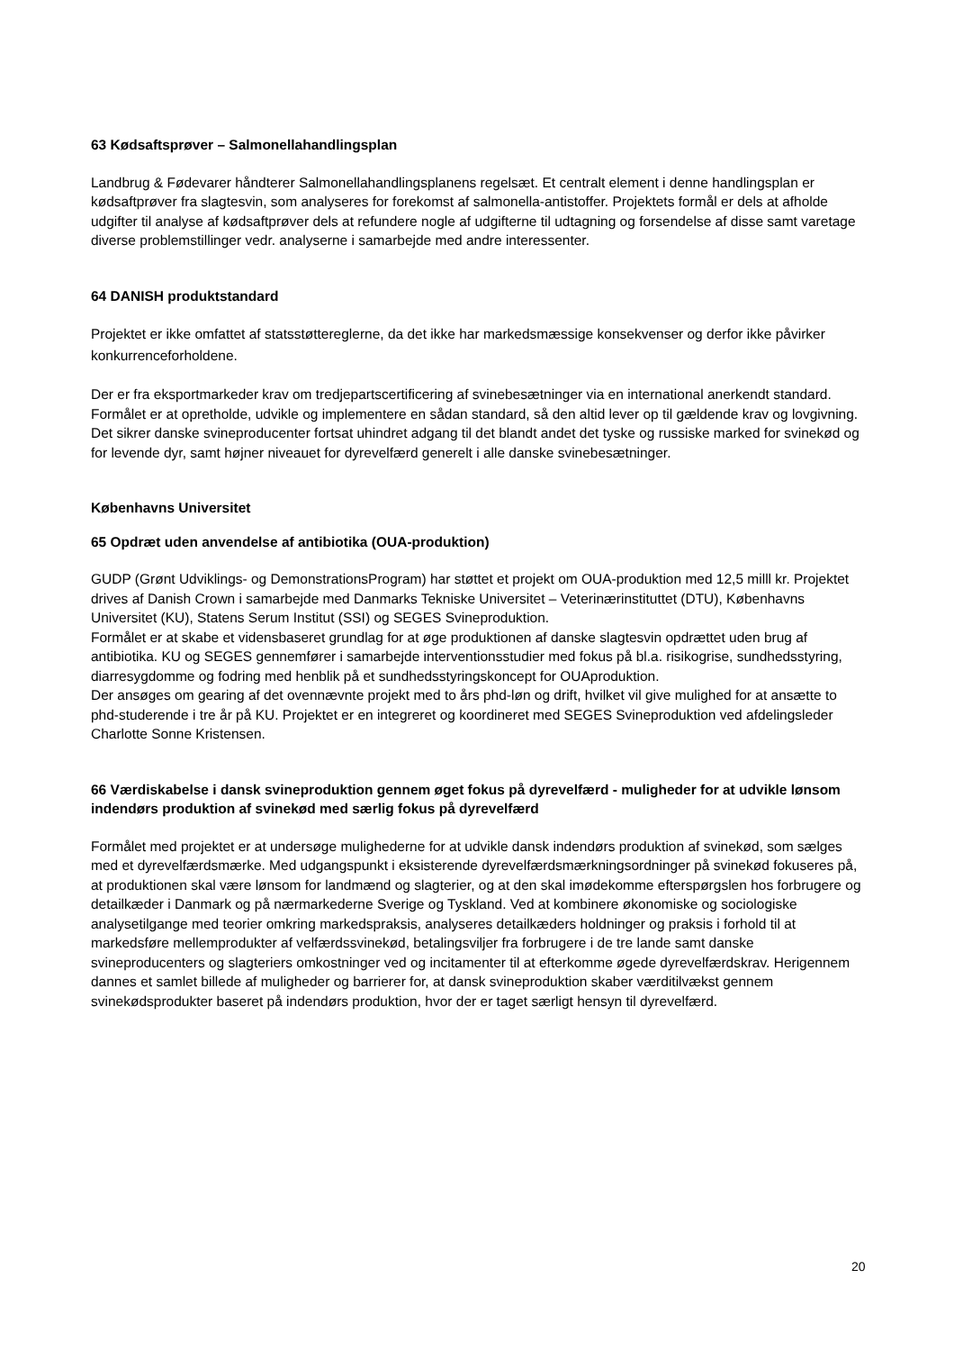63 Kødsaftsprøver – Salmonellahandlingsplan
Landbrug & Fødevarer håndterer Salmonellahandlingsplanens regelsæt. Et centralt element i denne handlingsplan er kødsaftprøver fra slagtesvin, som analyseres for forekomst af salmonella-antistoffer. Projektets formål er dels at afholde udgifter til analyse af kødsaftprøver dels at refundere nogle af udgifterne til udtagning og forsendelse af disse samt varetage diverse problemstillinger vedr. analyserne i samarbejde med andre interessenter.
64 DANISH produktstandard
Projektet er ikke omfattet af statsstøttereglerne, da det ikke har markedsmæssige konsekvenser og derfor ikke påvirker konkurrenceforholdene.
Der er fra eksportmarkeder krav om tredjepartscertificering af svinebesætninger via en international anerkendt standard. Formålet er at opretholde, udvikle og implementere en sådan standard, så den altid lever op til gældende krav og lovgivning. Det sikrer danske svineproducenter fortsat uhindret adgang til det blandt andet det tyske og russiske marked for svinekød og for levende dyr, samt højner niveauet for dyrevelfærd generelt i alle danske svinebesætninger.
Københavns Universitet
65 Opdræt uden anvendelse af antibiotika (OUA-produktion)
GUDP (Grønt Udviklings- og DemonstrationsProgram) har støttet et projekt om OUA-produktion med 12,5 milll kr. Projektet drives af Danish Crown i samarbejde med Danmarks Tekniske Universitet – Veterinærinstituttet (DTU), Københavns Universitet (KU), Statens Serum Institut (SSI) og SEGES Svineproduktion.
Formålet er at skabe et vidensbaseret grundlag for at øge produktionen af danske slagtesvin opdrættet uden brug af antibiotika. KU og SEGES gennemfører i samarbejde interventionsstudier med fokus på bl.a. risikogrise, sundhedsstyring, diarresygdomme og fodring med henblik på et sundhedsstyringskoncept for OUAproduktion.
Der ansøges om gearing af det ovennævnte projekt med to års phd-løn og drift, hvilket vil give mulighed for at ansætte to phd-studerende i tre år på KU. Projektet er en integreret og koordineret med SEGES Svineproduktion ved afdelingsleder Charlotte Sonne Kristensen.
66 Værdiskabelse i dansk svineproduktion gennem øget fokus på dyrevelfærd - muligheder for at udvikle lønsom indendørs produktion af svinekød med særlig fokus på dyrevelfærd
Formålet med projektet er at undersøge mulighederne for at udvikle dansk indendørs produktion af svinekød, som sælges med et dyrevelfærdsmærke. Med udgangspunkt i eksisterende dyrevelfærdsmærkningsordninger på svinekød fokuseres på, at produktionen skal være lønsom for landmænd og slagterier, og at den skal imødekomme efterspørgslen hos forbrugere og detailkæder i Danmark og på nærmarkederne Sverige og Tyskland. Ved at kombinere økonomiske og sociologiske analysetilgange med teorier omkring markedspraksis, analyseres detailkæders holdninger og praksis i forhold til at markedsføre mellemprodukter af velfærdssvinekød, betalingsviljer fra forbrugere i de tre lande samt danske svineproducenters og slagteriers omkostninger ved og incitamenter til at efterkomme øgede dyrevelfærdskrav. Herigennem dannes et samlet billede af muligheder og barrierer for, at dansk svineproduktion skaber værditilvækst gennem svinekødsprodukter baseret på indendørs produktion, hvor der er taget særligt hensyn til dyrevelfærd.
20